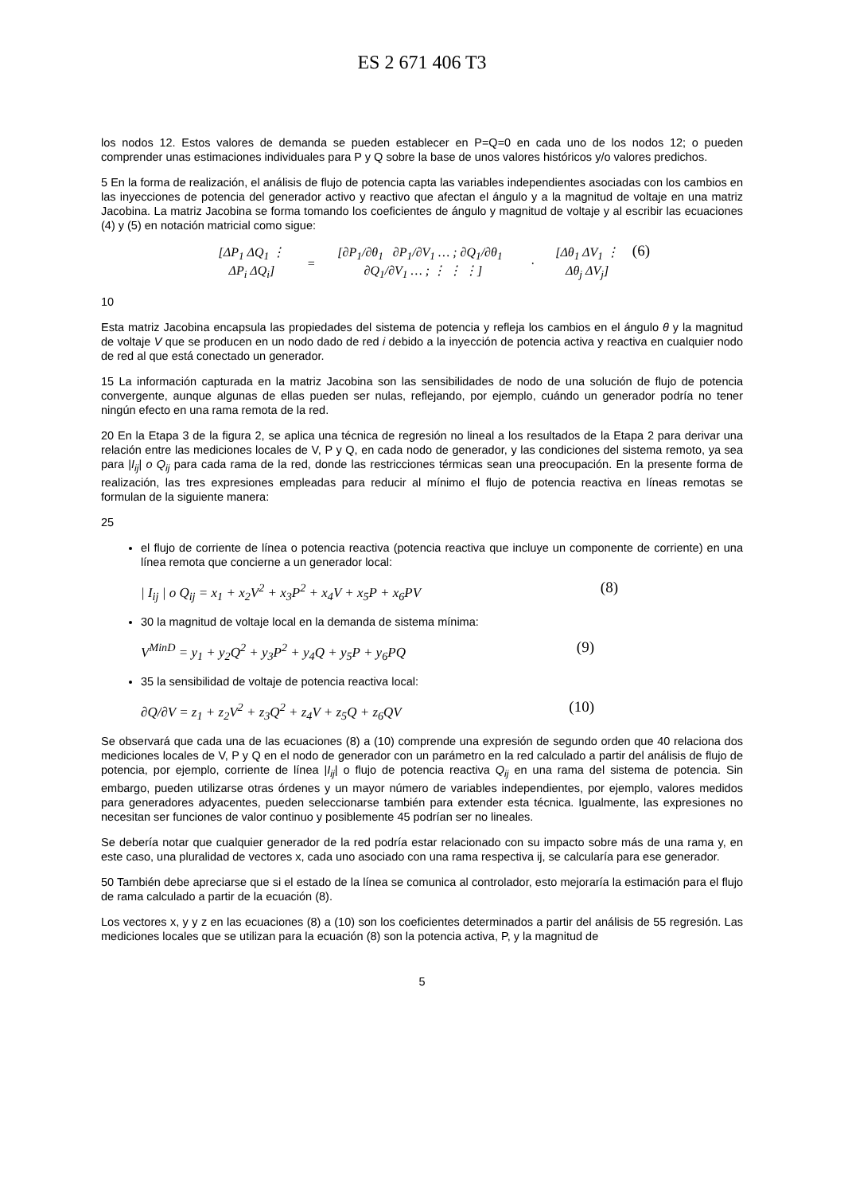ES 2 671 406 T3
los nodos 12. Estos valores de demanda se pueden establecer en P=Q=0 en cada uno de los nodos 12; o pueden comprender unas estimaciones individuales para P y Q sobre la base de unos valores históricos y/o valores predichos.
5 En la forma de realización, el análisis de flujo de potencia capta las variables independientes asociadas con los cambios en las inyecciones de potencia del generador activo y reactivo que afectan el ángulo y a la magnitud de voltaje en una matriz Jacobina. La matriz Jacobina se forma tomando los coeficientes de ángulo y magnitud de voltaje y al escribir las ecuaciones (4) y (5) en notación matricial como sigue:
| [ΔP<sub>1</sub> ΔQ<sub>1</sub> ⋮ ΔP<sub>i</sub> ΔQ<sub>i</sub>] | = | [∂P<sub>1</sub>/∂θ<sub>1</sub> ∂P<sub>1</sub>/∂V<sub>1</sub> … ; ∂Q<sub>1</sub>/∂θ<sub>1</sub> ∂Q<sub>1</sub>/∂V<sub>1</sub> … ; ⋮ ⋮ ⋮] | · | [Δθ<sub>1</sub> ΔV<sub>1</sub> ⋮ Δθ<sub>j</sub> ΔV<sub>j</sub>] |
(6)
10
Esta matriz Jacobina encapsula las propiedades del sistema de potencia y refleja los cambios en el ángulo θ y la magnitud de voltaje V que se producen en un nodo dado de red i debido a la inyección de potencia activa y reactiva en cualquier nodo de red al que está conectado un generador.
15 La información capturada en la matriz Jacobina son las sensibilidades de nodo de una solución de flujo de potencia convergente, aunque algunas de ellas pueden ser nulas, reflejando, por ejemplo, cuándo un generador podría no tener ningún efecto en una rama remota de la red.
20 En la Etapa 3 de la figura 2, se aplica una técnica de regresión no lineal a los resultados de la Etapa 2 para derivar una relación entre las mediciones locales de V, P y Q, en cada nodo de generador, y las condiciones del sistema remoto, ya sea para |I<sub>ij</sub>| o Q<sub>ij</sub> para cada rama de la red, donde las restricciones térmicas sean una preocupación. En la presente forma de realización, las tres expresiones empleadas para reducir al mínimo el flujo de potencia reactiva en líneas remotas se formulan de la siguiente manera:
25
el flujo de corriente de línea o potencia reactiva (potencia reactiva que incluye un componente de corriente) en una línea remota que concierne a un generador local:
| I<sub>ij</sub> | o Q<sub>ij</sub> = x<sub>1</sub> + x<sub>2</sub>V<sup>2</sup> + x<sub>3</sub>P<sup>2</sup> + x<sub>4</sub>V + x<sub>5</sub>P + x<sub>6</sub>PV (8)
30 la magnitud de voltaje local en la demanda de sistema mínima:
V<sup>MinD</sup> = y<sub>1</sub> + y<sub>2</sub>Q<sup>2</sup> + y<sub>3</sub>P<sup>2</sup> + y<sub>4</sub>Q + y<sub>5</sub>P + y<sub>6</sub>PQ (9)
35 la sensibilidad de voltaje de potencia reactiva local:
∂Q/∂V = z<sub>1</sub> + z<sub>2</sub>V<sup>2</sup> + z<sub>3</sub>Q<sup>2</sup> + z<sub>4</sub>V + z<sub>5</sub>Q + z<sub>6</sub>QV (10)
Se observará que cada una de las ecuaciones (8) a (10) comprende una expresión de segundo orden que 40 relaciona dos mediciones locales de V, P y Q en el nodo de generador con un parámetro en la red calculado a partir del análisis de flujo de potencia, por ejemplo, corriente de línea |I<sub>ij</sub>| o flujo de potencia reactiva Q<sub>ij</sub> en una rama del sistema de potencia. Sin embargo, pueden utilizarse otras órdenes y un mayor número de variables independientes, por ejemplo, valores medidos para generadores adyacentes, pueden seleccionarse también para extender esta técnica. Igualmente, las expresiones no necesitan ser funciones de valor continuo y posiblemente 45 podrían ser no lineales.
Se debería notar que cualquier generador de la red podría estar relacionado con su impacto sobre más de una rama y, en este caso, una pluralidad de vectores x, cada uno asociado con una rama respectiva ij, se calcularía para ese generador.
50 También debe apreciarse que si el estado de la línea se comunica al controlador, esto mejoraría la estimación para el flujo de rama calculado a partir de la ecuación (8).
Los vectores x, y y z en las ecuaciones (8) a (10) son los coeficientes determinados a partir del análisis de 55 regresión. Las mediciones locales que se utilizan para la ecuación (8) son la potencia activa, P, y la magnitud de
5